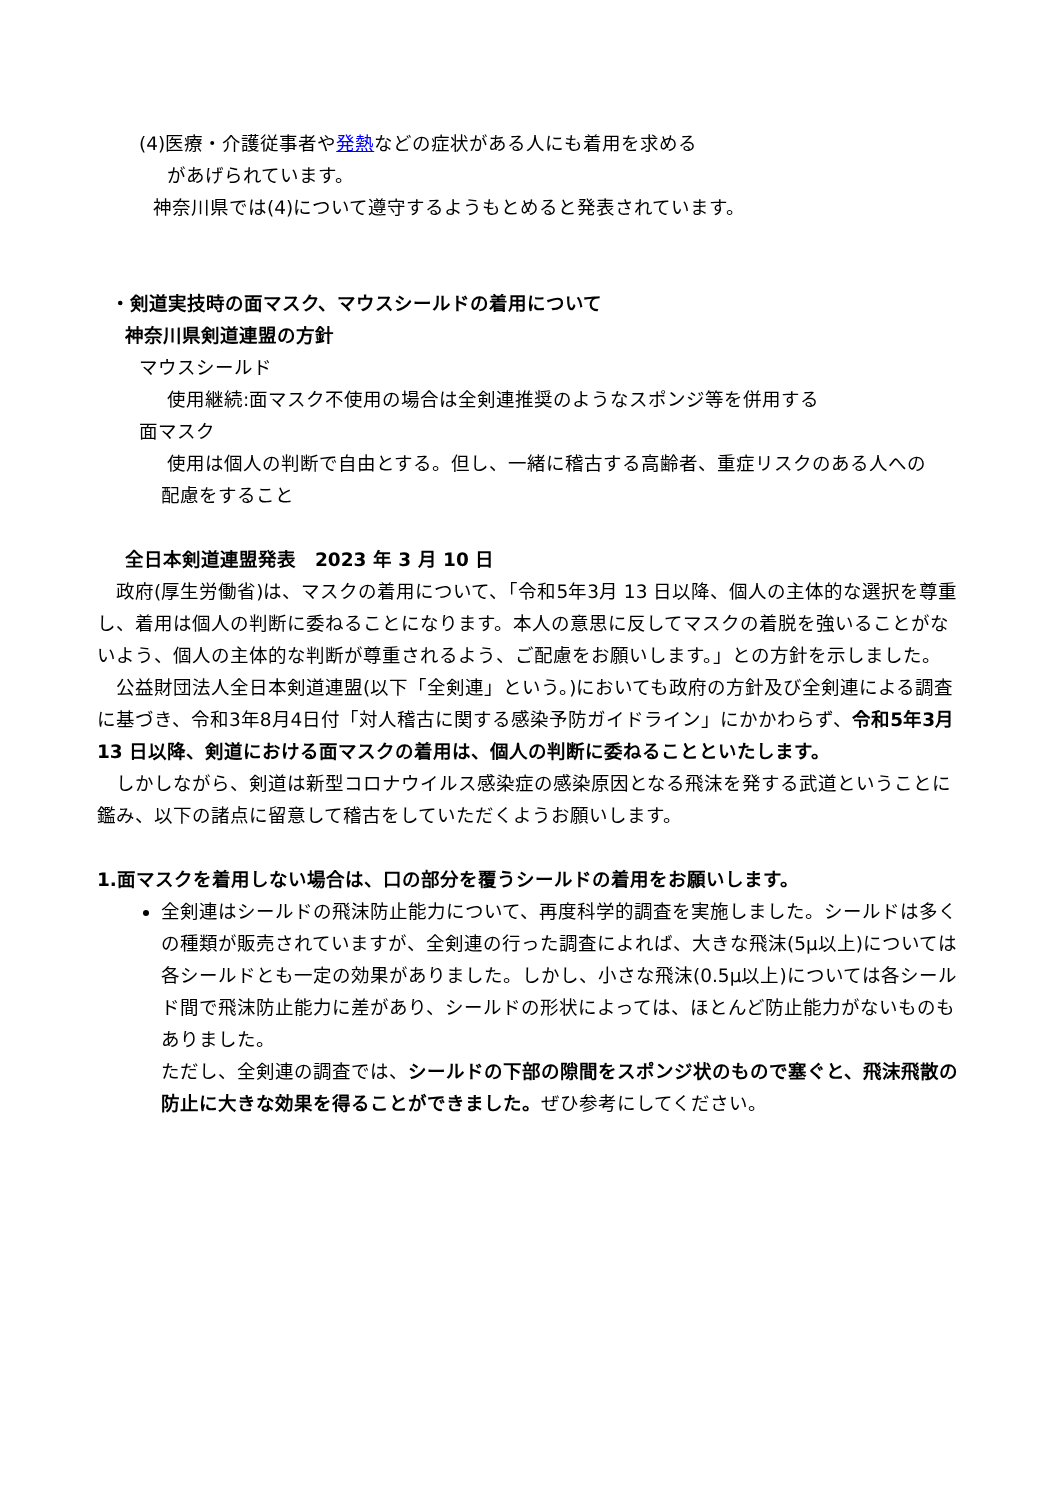(4)医療・介護従事者や発熱などの症状がある人にも着用を求める
があげられています。
神奈川県では(4)について遵守するようもとめると発表されています。
・剣道実技時の面マスク、マウスシールドの着用について
神奈川県剣道連盟の方針
マウスシールド
使用継続:面マスク不使用の場合は全剣連推奨のようなスポンジ等を併用する
面マスク
使用は個人の判断で自由とする。但し、一緒に稽古する高齢者、重症リスクのある人への
配慮をすること
全日本剣道連盟発表　2023 年 3 月 10 日
　政府(厚生労働省)は、マスクの着用について、「令和5年3月 13 日以降、個人の主体的な選択を尊重し、着用は個人の判断に委ねることになります。本人の意思に反してマスクの着脱を強いることがないよう、個人の主体的な判断が尊重されるよう、ご配慮をお願いします。」との方針を示しました。
　公益財団法人全日本剣道連盟(以下「全剣連」という。)においても政府の方針及び全剣連による調査に基づき、令和3年8月4日付「対人稽古に関する感染予防ガイドライン」にかかわらず、令和5年3月 13 日以降、剣道における面マスクの着用は、個人の判断に委ねることといたします。
　しかしながら、剣道は新型コロナウイルス感染症の感染原因となる飛沫を発する武道ということに鑑み、以下の諸点に留意して稽古をしていただくようお願いします。
1.面マスクを着用しない場合は、口の部分を覆うシールドの着用をお願いします。
全剣連はシールドの飛沫防止能力について、再度科学的調査を実施しました。シールドは多くの種類が販売されていますが、全剣連の行った調査によれば、大きな飛沫(5μ以上)については各シールドとも一定の効果がありました。しかし、小さな飛沫(0.5μ以上)については各シールド間で飛沫防止能力に差があり、シールドの形状によっては、ほとんど防止能力がないものもありました。
ただし、全剣連の調査では、シールドの下部の隙間をスポンジ状のもので塞ぐと、飛沫飛散の防止に大きな効果を得ることができました。ぜひ参考にしてください。